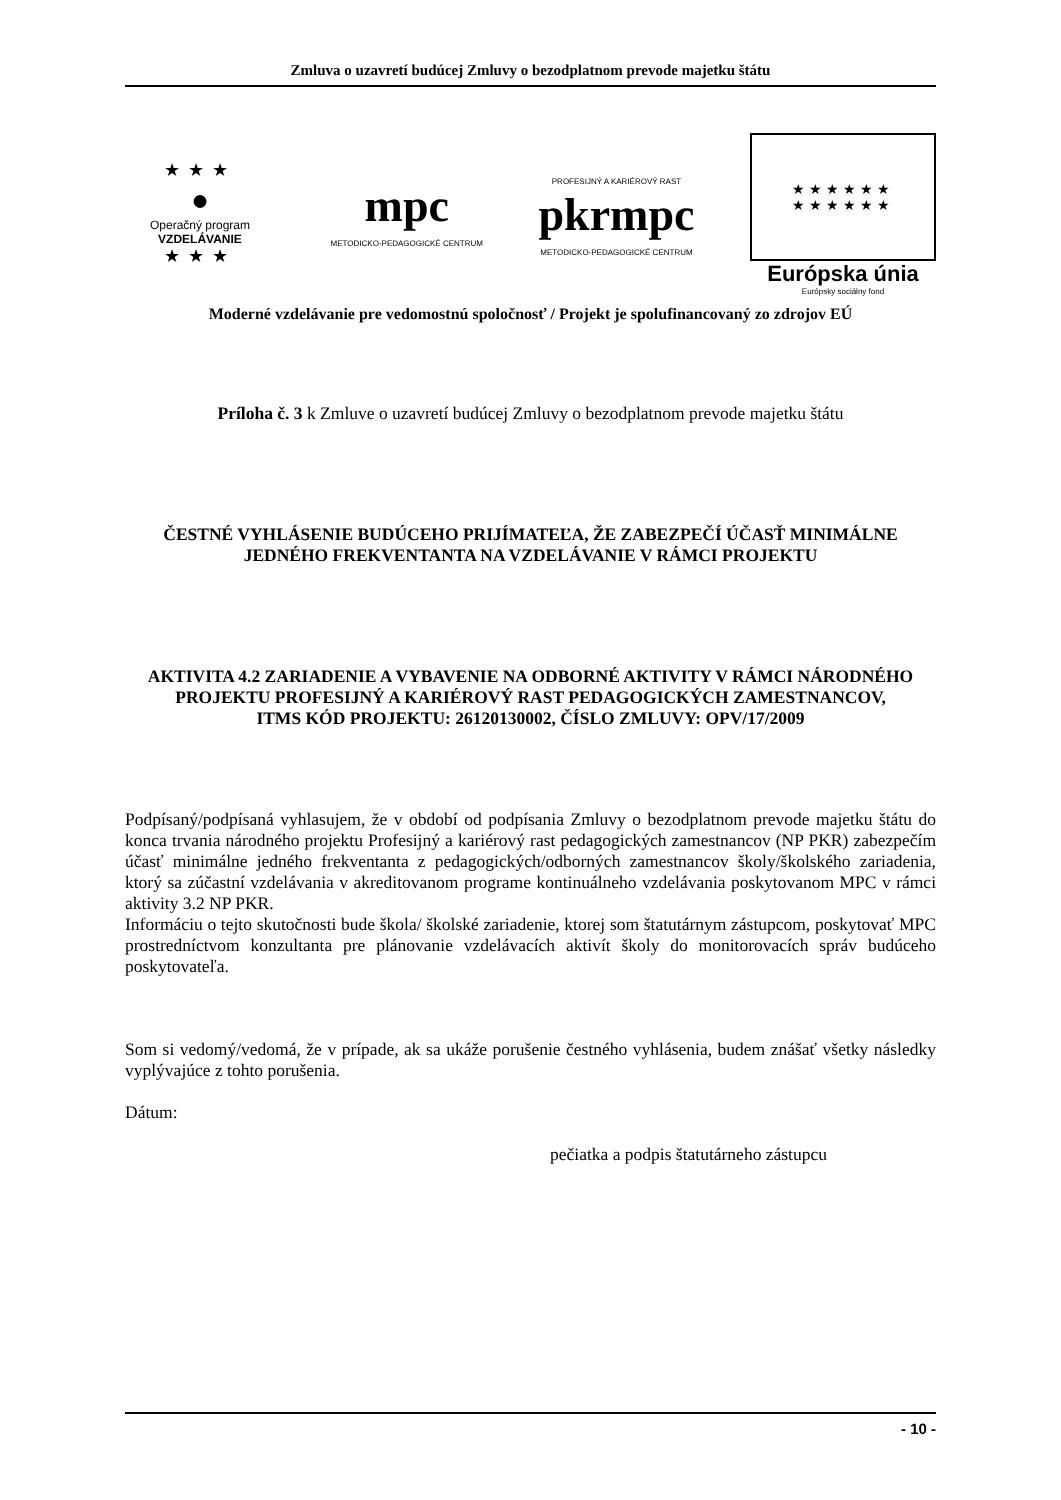Zmluva o uzavretí budúcej Zmluvy o bezodplatnom prevode majetku štátu
★★★
●
Operačný program
VZDELÁVANIE
★★★
mpc
METODICKO-PEDAGOGICKÉ CENTRUM
PROFESIJNÝ A KARIÉROVÝ RAST
pkrmpc
METODICKO-PEDAGOGICKÉ CENTRUM
★★★★★★
★★★★★★
Európska únia
Európsky sociálny fond
Moderné vzdelávanie pre vedomostnú spoločnosť / Projekt je spolufinancovaný zo zdrojov EÚ
Príloha č. 3 k Zmluve o uzavretí budúcej Zmluvy o bezodplatnom prevode majetku štátu
ČESTNÉ VYHLÁSENIE BUDÚCEHO PRIJÍMATEĽA, ŽE ZABEZPEČÍ ÚČASŤ MINIMÁLNE JEDNÉHO FREKVENTANTA NA VZDELÁVANIE V RÁMCI PROJEKTU
AKTIVITA 4.2 ZARIADENIE A VYBAVENIE NA ODBORNÉ AKTIVITY V RÁMCI NÁRODNÉHO PROJEKTU PROFESIJNÝ A KARIÉROVÝ RAST PEDAGOGICKÝCH ZAMESTNANCOV,
ITMS KÓD PROJEKTU: 26120130002, ČÍSLO ZMLUVY: OPV/17/2009
Podpísaný/podpísaná vyhlasujem, že v období od podpísania Zmluvy o bezodplatnom prevode majetku štátu do konca trvania národného projektu Profesijný a kariérový rast pedagogických zamestnancov (NP PKR) zabezpečím účasť minimálne jedného frekventanta z pedagogických/odborných zamestnancov školy/školského zariadenia, ktorý sa zúčastní vzdelávania v akreditovanom programe kontinuálneho vzdelávania poskytovanom MPC v rámci aktivity 3.2 NP PKR.
Informáciu o tejto skutočnosti bude škola/ školské zariadenie, ktorej som štatutárnym zástupcom, poskytovať MPC prostredníctvom konzultanta pre plánovanie vzdelávacích aktivít školy do monitorovacích správ budúceho poskytovateľa.
Som si vedomý/vedomá, že v prípade, ak sa ukáže porušenie čestného vyhlásenia, budem znášať všetky následky vyplývajúce z tohto porušenia.
Dátum:
pečiatka a podpis štatutárneho zástupcu
- 10 -